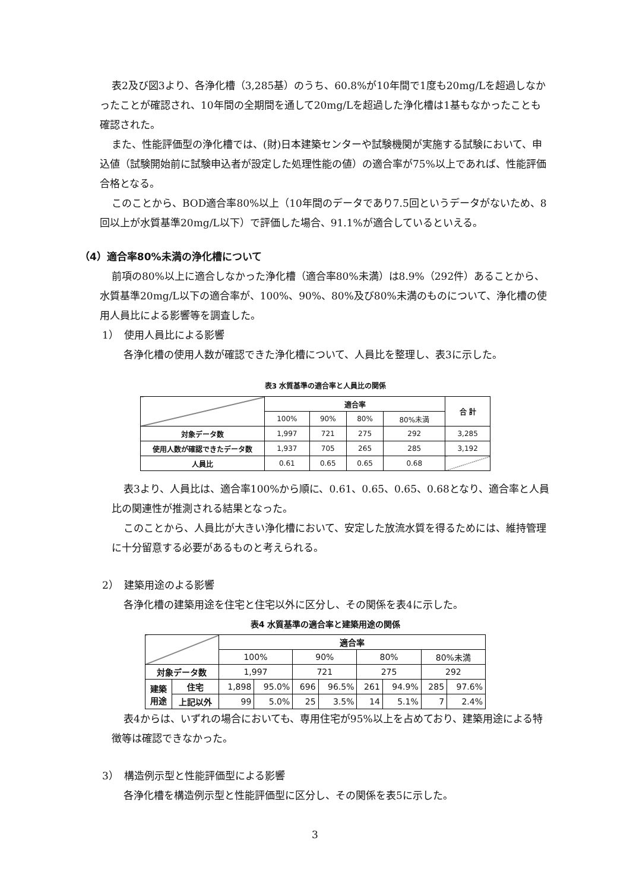表2及び図3より、各浄化槽（3,285基）のうち、60.8%が10年間で1度も20mg/Lを超過しなかったことが確認され、10年間の全期間を通して20mg/Lを超過した浄化槽は1基もなかったことも確認された。
また、性能評価型の浄化槽では、(財)日本建築センターや試験機関が実施する試験において、申込値（試験開始前に試験申込者が設定した処理性能の値）の適合率が75%以上であれば、性能評価合格となる。
このことから、BOD適合率80%以上（10年間のデータであり7.5回というデータがないため、8回以上が水質基準20mg/L以下）で評価した場合、91.1%が適合しているといえる。
（4）適合率80%未満の浄化槽について
前項の80%以上に適合しなかった浄化槽（適合率80%未満）は8.9%（292件）あることから、水質基準20mg/L以下の適合率が、100%、90%、80%及び80%未満のものについて、浄化槽の使用人員比による影響等を調査した。
1）　使用人員比による影響
各浄化槽の使用人数が確認できた浄化槽について、人員比を整理し、表3に示した。
表3 水質基準の適合率と人員比の関係
| | 適合率 | | | | 合 計 |
| | 100% | 90% | 80% | 80%未満 | |
| 対象データ数 | 1,997 | 721 | 275 | 292 | 3,285 |
| 使用人数が確認できたデータ数 | 1,937 | 705 | 265 | 285 | 3,192 |
| 人員比 | 0.61 | 0.65 | 0.65 | 0.68 | |
表3より、人員比は、適合率100%から順に、0.61、0.65、0.65、0.68となり、適合率と人員比の関連性が推測される結果となった。
このことから、人員比が大きい浄化槽において、安定した放流水質を得るためには、維持管理に十分留意する必要があるものと考えられる。
2）　建築用途のよる影響
各浄化槽の建築用途を住宅と住宅以外に区分し、その関係を表4に示した。
表4 水質基準の適合率と建築用途の関係
| | | 適合率 | | | | | | | |
| | | 100% | | 90% | | 80% | | 80%未満 | |
| 対象データ数 | | 1,997 | | 721 | | 275 | | 292 | |
| 建築 用途 | 住宅 | 1,898 | 95.0% | 696 | 96.5% | 261 | 94.9% | 285 | 97.6% |
| | 上記以外 | 99 | 5.0% | 25 | 3.5% | 14 | 5.1% | 7 | 2.4% |
表4からは、いずれの場合においても、専用住宅が95%以上を占めており、建築用途による特徴等は確認できなかった。
3）　構造例示型と性能評価型による影響
各浄化槽を構造例示型と性能評価型に区分し、その関係を表5に示した。
3